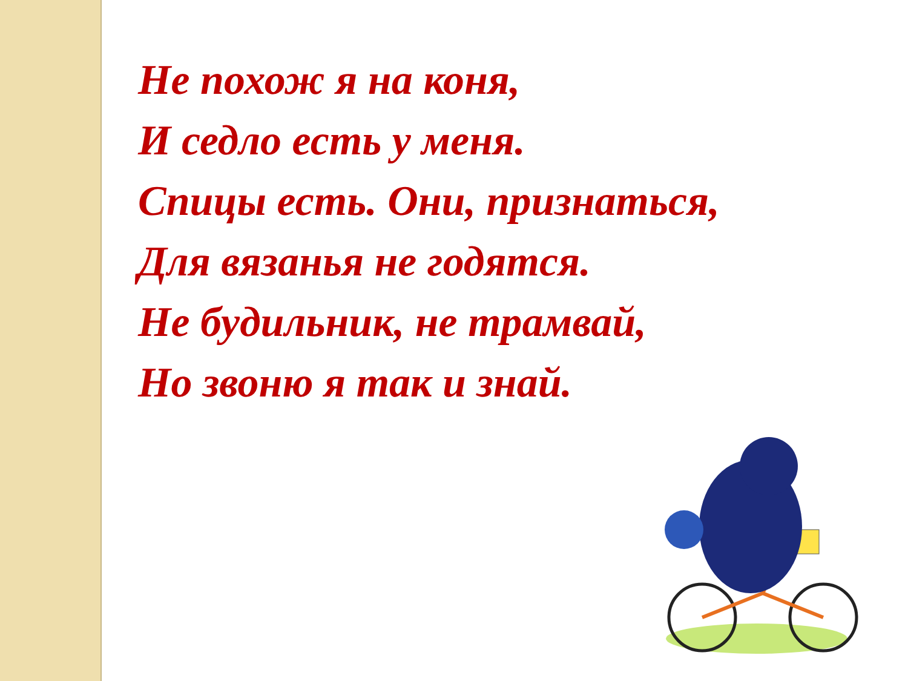Не похож я на коня,
И седло есть у меня.
Спицы есть. Они, признаться,
Для вязанья не годятся.
Не будильник, не трамвай,
Но звоню я так и знай.